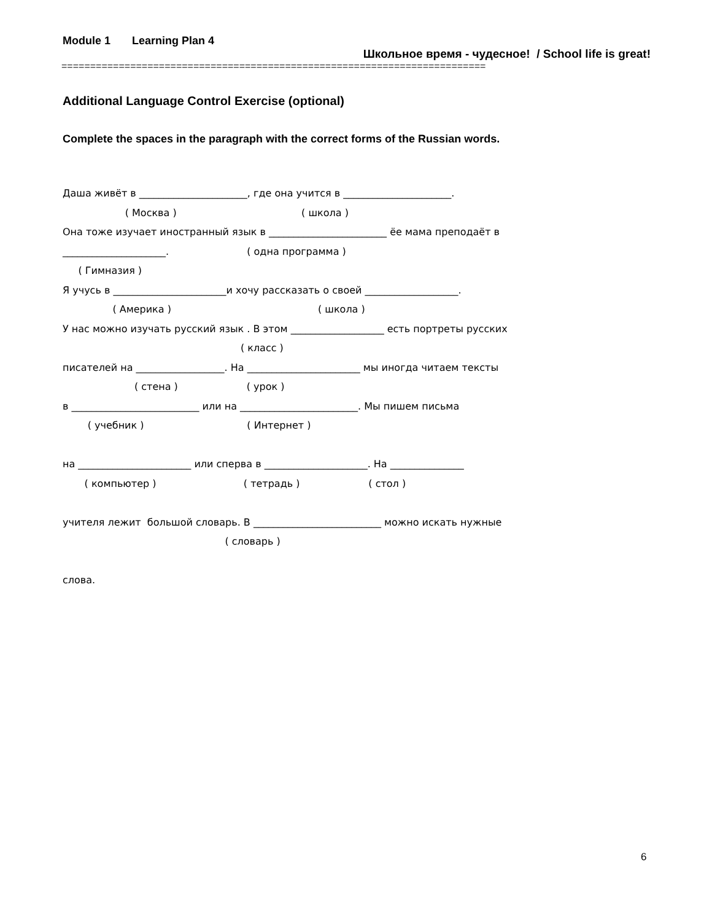Module 1 Learning Plan 4
Школьное время - чудесное! / School life is great!
==========================================================================
Additional Language Control Exercise (optional)
Complete the spaces in the paragraph with the correct forms of the Russian words.
Даша живёт в ______________________, где она учится в ______________________. ( Москва ) ( школа ) Она тоже изучает иностранный язык в ________________________ ёе мама преподаёт в _____________________. ( одна программа ) ( Гимназия ) Я учусь в _______________________и хочу рассказать о своей ___________________. ( Америка ) ( школа ) У нас можно изучать русский язык . В этом ___________________ есть портреты русских ( класс ) писателей на __________________. На _______________________ мы иногда читаем тексты ( стена ) ( урок ) в __________________________ или на ________________________. Мы пишем письма ( учебник ) ( Интернет ) на _______________________ или сперва в _____________________. На _______________ ( компьютер ) ( тетрадь ) ( стол ) учителя лежит большой словарь. В __________________________ можно искать нужные ( словарь ) слова.
6